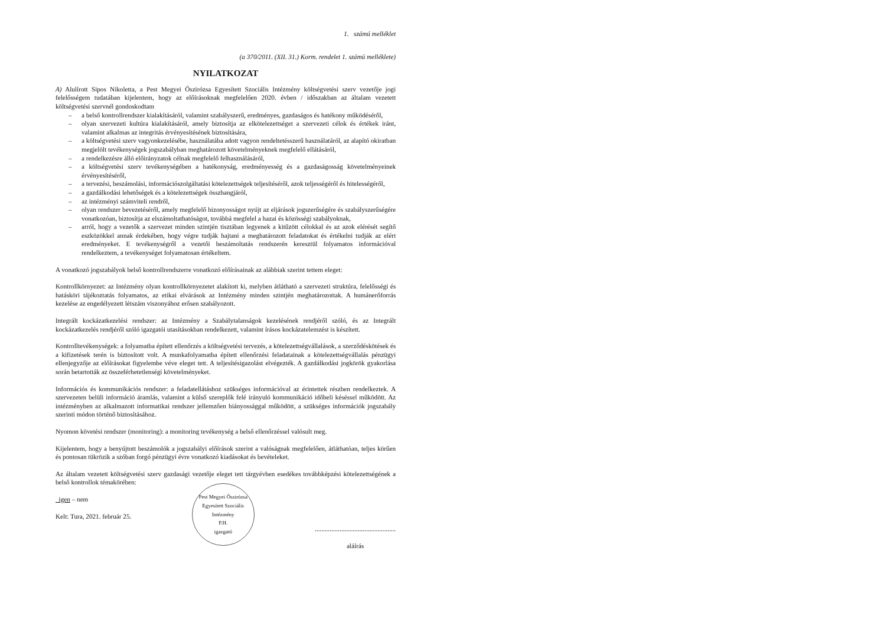1. számú melléklet
(a 370/2011. (XII. 31.) Korm. rendelet 1. számú melléklete)
NYILATKOZAT
A) Alulírott Sipos Nikoletta, a Pest Megyei Őszirózsa Egyesített Szociális Intézmény költségvetési szerv vezetője jogi felelősségem tudatában kijelentem, hogy az előírásoknak megfelelően 2020. évben / időszakban az általam vezetett költségvetési szervnél gondoskodtam
– a belső kontrollrendszer kialakításáról, valamint szabályszerű, eredményes, gazdaságos és hatékony működéséről,
– olyan szervezeti kultúra kialakításáról, amely biztosítja az elkötelezettséget a szervezeti célok és értékek iránt, valamint alkalmas az integritás érvényesítésének biztosítására,
– a költségvetési szerv vagyonkezelésébe, használatába adott vagyon rendeltetésszerű használatáról, az alapító okiratban megjelölt tevékenységek jogszabályban meghatározott követelményeknek megfelelő ellátásáról,
– a rendelkezésre álló előirányzatok célnak megfelelő felhasználásáról,
– a költségvetési szerv tevékenységében a hatékonyság, eredményesség és a gazdaságosság követelményeinek érvényesítéséről,
– a tervezési, beszámolási, információszolgáltatási kötelezettségek teljesítéséről, azok teljességéről és hitelességéről,
– a gazdálkodási lehetőségek és a kötelezettségek összhangjáról,
– az intézményi számviteli rendről,
– olyan rendszer bevezetéséről, amely megfelelő bizonyosságot nyújt az eljárások jogszerűségére és szabályszerűségére vonatkozóan, biztosítja az elszámoltathatóságot, továbbá megfelel a hazai és közösségi szabályoknak,
– arról, hogy a vezetők a szervezet minden szintjén tisztában legyenek a kitűzött célokkal és az azok elérését segítő eszközökkel annak érdekében, hogy végre tudják hajtani a meghatározott feladatokat és értékelni tudják az elért eredményeket. E tevékenységről a vezetői beszámoltatás rendszerén keresztül folyamatos információval rendelkeztem, a tevékenységet folyamatosan értékeltem.
A vonatkozó jogszabályok belső kontrollrendszerre vonatkozó előírásainak az alábbiak szerint tettem eleget:
Kontrollkörnyezet: az Intézmény olyan kontrollkörnyezetet alakított ki, melyben átlátható a szervezeti struktúra, felelősségi és hatásköri tájékoztatás folyamatos, az etikai elvárások az Intézmény minden szintjén meghatározottak. A humánerőforrás kezelése az engedélyezett létszám viszonyához erősen szabályozott.
Integrált kockázatkezelési rendszer: az Intézmény a Szabálytalanságok kezelésének rendjéről szóló, és az Integrált kockázatkezelés rendjéről szóló igazgatói utasításokban rendelkezett, valamint írásos kockázatelemzést is készített.
Kontrolltevékenységek: a folyamatba épített ellenőrzés a költségvetési tervezés, a kötelezettségvállalások, a szerződéskötések és a kifizetések terén is biztosított volt. A munkafolyamatba épített ellenőrzési feladatainak a kötelezettségvállalás pénzügyi ellenjegyzője az előírásokat figyelembe véve eleget tett. A teljesítésigazolást elvégezték. A gazdálkodási jogkörök gyakorlása során betartották az összeférhetetlenségi követelményeket.
Információs és kommunikációs rendszer: a feladatellátáshoz szükséges információval az érintettek részben rendelkeztek. A szervezeten belüli információ áramlás, valamint a külső szereplők felé irányuló kommunikáció időbeli késéssel működött. Az intézményben az alkalmazott informatikai rendszer jellemzően hiányossággal működött, a szükséges információk jogszabály szerinti módon történő biztosításához.
Nyomon követési rendszer (monitoring): a monitoring tevékenység a belső ellenőrzéssel valósult meg.
Kijelentem, hogy a benyújtott beszámolók a jogszabályi előírások szerint a valóságnak megfelelően, átláthatóan, teljes körűen és pontosan tükrözik a szóban forgó pénzügyi évre vonatkozó kiadásokat és bevételeket.
Az általam vezetett költségvetési szerv gazdasági vezetője eleget tett tárgyévben esedékes továbbképzési kötelezettségének a belső kontrollok témakörében:
igen – nem
Kelt: Tura, 2021. február 25.
Pest Megyei Őszirózsa Egyesített Szociális Intézmény
P.H.
igazgató
.................................................
aláírás